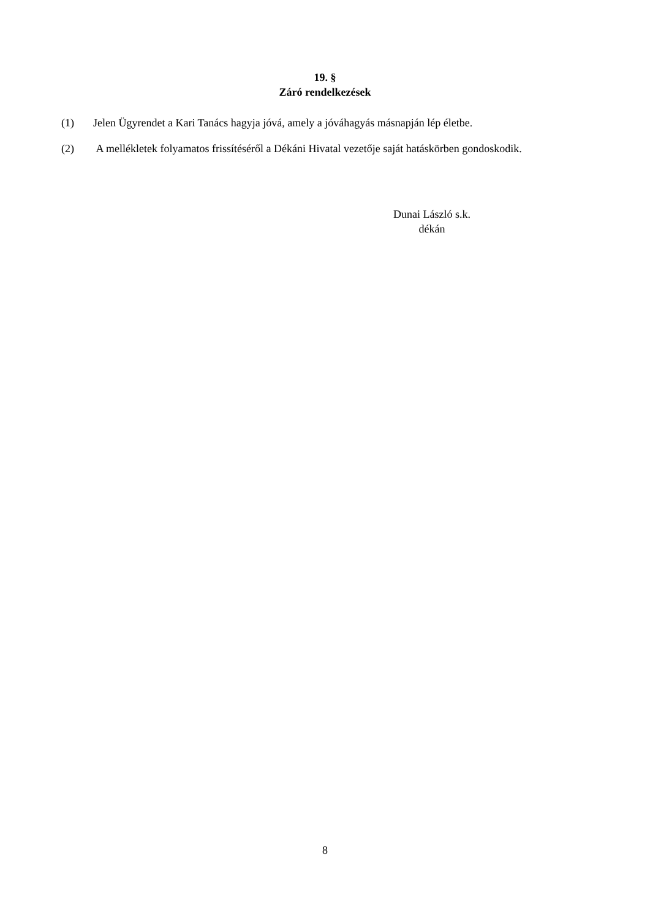19. §
Záró rendelkezések
(1) Jelen Ügyrendet a Kari Tanács hagyja jóvá, amely a jóváhagyás másnapján lép életbe.
(2) A mellékletek folyamatos frissítéséről a Dékáni Hivatal vezetője saját hatáskörben gondoskodik.
Dunai László s.k.
dékán
8